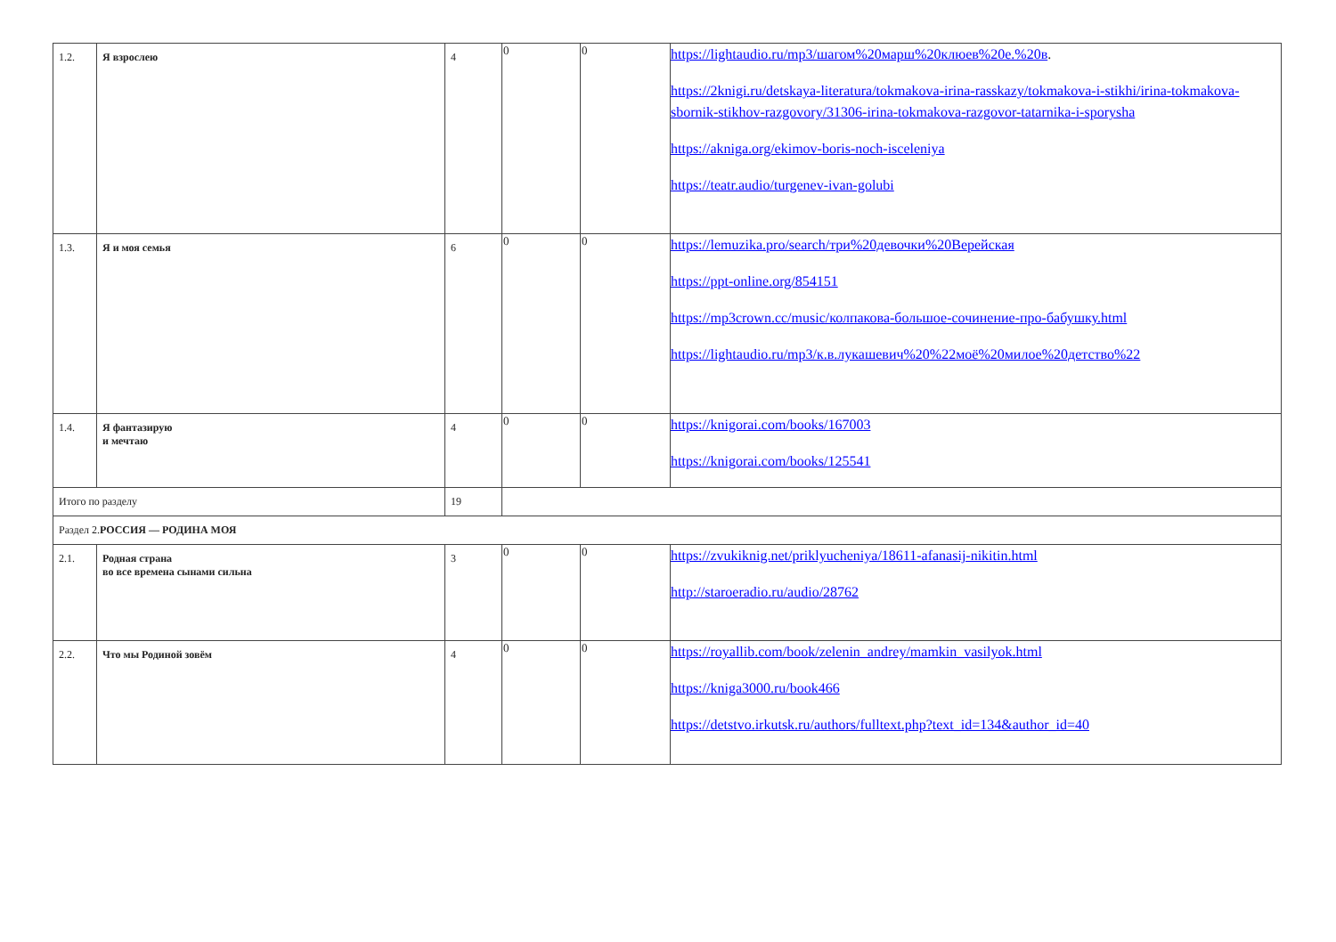| 1.2. | Я взрослею | 4 | 0 | 0 | https://lightaudio.ru/mp3/шагом%20марш%20клюев%20е.%20в . https://2knigi.ru/detskaya-literatura/tokmakova-irina-rasskazy/tokmakova-i-stikhi/irina-tokmakova-sbornik-stikhov-razgovory/31306-irina-tokmakova-razgovor-tatarnika-i-sporysha https://akniga.org/ekimov-boris-noch-isceleniya https://teatr.audio/turgenev-ivan-golubi |
| 1.3. | Я и моя семья | 6 | 0 | 0 | https://lemuzika.pro/search/три%20девочки%20Верейская https://ppt-online.org/854151 https://mp3crown.cc/music/колпакова-большое-сочинение-про-бабушку.html https://lightaudio.ru/mp3/к.в.лукашевич%20%22моё%20милое%20детство%22 |
| 1.4. | Я фантазирую и мечтаю | 4 | 0 | 0 | https://knigorai.com/books/167003 https://knigorai.com/books/125541 |
| Итого по разделу | | 19 | | | |
| Раздел 2. РОССИЯ — РОДИНА МОЯ | | | | | |
| 2.1. | Родная страна во все времена сынами сильна | 3 | 0 | 0 | https://zvukiknig.net/priklyucheniya/18611-afanasij-nikitin.html http://staroeradio.ru/audio/28762 |
| 2.2. | Что мы Родиной зовём | 4 | 0 | 0 | https://royallib.com/book/zelenin_andrey/mamkin_vasilyok.html https://kniga3000.ru/book466 https://detstvo.irkutsk.ru/authors/fulltext.php?text_id=134&author_id=40 |